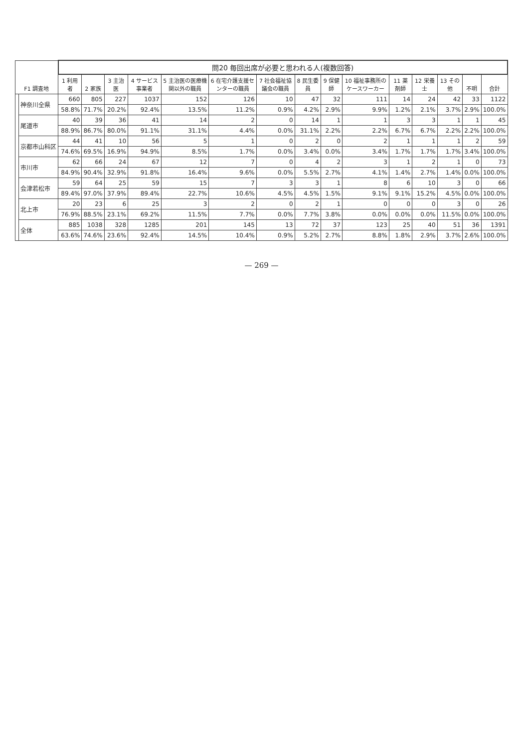| F1 調査地 | | 問20 毎回出席が必要と思われる人(複数回答) | | | | | | | | | | | | | | |
| --- | --- | --- | --- | --- | --- | --- | --- | --- | --- | --- | --- | --- | --- | --- | --- | --- |
| | | 1 利用者 | 2 家族 | 3 主治医 | 4 サービス事業者 | 5 主治医の医療機関以外の職員 | 6 在宅介護支援センターの職員 | 7 社会福祉協議会の職員 | 8 民生委員 | 9 保健師 | 10 福祉事務所のケースワーカー | 11 薬剤師 | 12 栄養士 | 13 その他 | 不明 | 合計 |
| | 神奈川全県 | 660 | 805 | 227 | 1037 | 152 | 126 | 10 | 47 | 32 | 111 | 14 | 24 | 42 | 33 | 1122 |
| | | 58.8% | 71.7% | 20.2% | 92.4% | 13.5% | 11.2% | 0.9% | 4.2% | 2.9% | 9.9% | 1.2% | 2.1% | 3.7% | 2.9% | 100.0% |
| | 尾道市 | 40 | 39 | 36 | 41 | 14 | 2 | 0 | 14 | 1 | 1 | 3 | 3 | 1 | 1 | 45 |
| | | 88.9% | 86.7% | 80.0% | 91.1% | 31.1% | 4.4% | 0.0% | 31.1% | 2.2% | 2.2% | 6.7% | 6.7% | 2.2% | 2.2% | 100.0% |
| | 京都市山科区 | 44 | 41 | 10 | 56 | 5 | 1 | 0 | 2 | 0 | 2 | 1 | 1 | 1 | 2 | 59 |
| | | 74.6% | 69.5% | 16.9% | 94.9% | 8.5% | 1.7% | 0.0% | 3.4% | 0.0% | 3.4% | 1.7% | 1.7% | 1.7% | 3.4% | 100.0% |
| | 市川市 | 62 | 66 | 24 | 67 | 12 | 7 | 0 | 4 | 2 | 3 | 1 | 2 | 1 | 0 | 73 |
| | | 84.9% | 90.4% | 32.9% | 91.8% | 16.4% | 9.6% | 0.0% | 5.5% | 2.7% | 4.1% | 1.4% | 2.7% | 1.4% | 0.0% | 100.0% |
| | 会津若松市 | 59 | 64 | 25 | 59 | 15 | 7 | 3 | 3 | 1 | 8 | 6 | 10 | 3 | 0 | 66 |
| | | 89.4% | 97.0% | 37.9% | 89.4% | 22.7% | 10.6% | 4.5% | 4.5% | 1.5% | 9.1% | 9.1% | 15.2% | 4.5% | 0.0% | 100.0% |
| | 北上市 | 20 | 23 | 6 | 25 | 3 | 2 | 0 | 2 | 1 | 0 | 0 | 0 | 3 | 0 | 26 |
| | | 76.9% | 88.5% | 23.1% | 69.2% | 11.5% | 7.7% | 0.0% | 7.7% | 3.8% | 0.0% | 0.0% | 0.0% | 11.5% | 0.0% | 100.0% |
| | 全体 | 885 | 1038 | 328 | 1285 | 201 | 145 | 13 | 72 | 37 | 123 | 25 | 40 | 51 | 36 | 1391 |
| | | 63.6% | 74.6% | 23.6% | 92.4% | 14.5% | 10.4% | 0.9% | 5.2% | 2.7% | 8.8% | 1.8% | 2.9% | 3.7% | 2.6% | 100.0% |
— 269 —